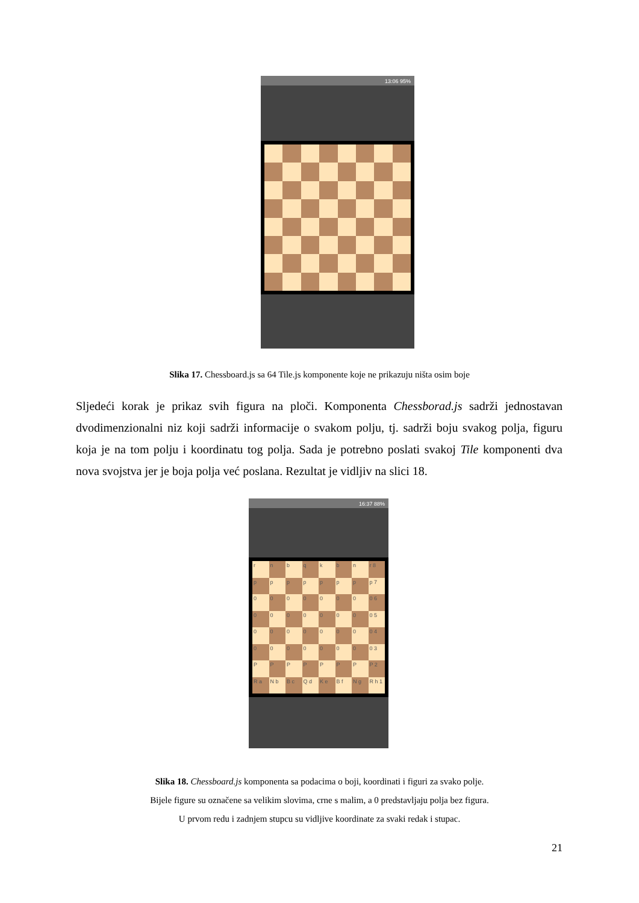13:06 95%
Slika 17. Chessboard.js sa 64 Tile.js komponente koje ne prikazuju ništa osim boje
Sljedeći korak je prikaz svih figura na ploči. Komponenta Chessborad.js sadrži jednostavan dvodimenzionalni niz koji sadrži informacije o svakom polju, tj. sadrži boju svakog polja, figuru koja je na tom polju i koordinatu tog polja. Sada je potrebno poslati svakoj Tile komponenti dva nova svojstva jer je boja polja već poslana. Rezultat je vidljiv na slici 18.
16:37 88%
r
n
b
q
k
b
n
r 8
p
p
p
p
p
p
p
p 7
0
0
0
0
0
0
0
0 6
0
0
0
0
0
0
0
0 5
0
0
0
0
0
0
0
0 4
0
0
0
0
0
0
0
0 3
P
P
P
P
P
P
P
P 2
R a
N b
B c
Q d
K e
B f
N g
R h 1
Slika 18. Chessboard.js komponenta sa podacima o boji, koordinati i figuri za svako polje.
Bijele figure su označene sa velikim slovima, crne s malim, a 0 predstavljaju polja bez figura.
U prvom redu i zadnjem stupcu su vidljive koordinate za svaki redak i stupac.
21